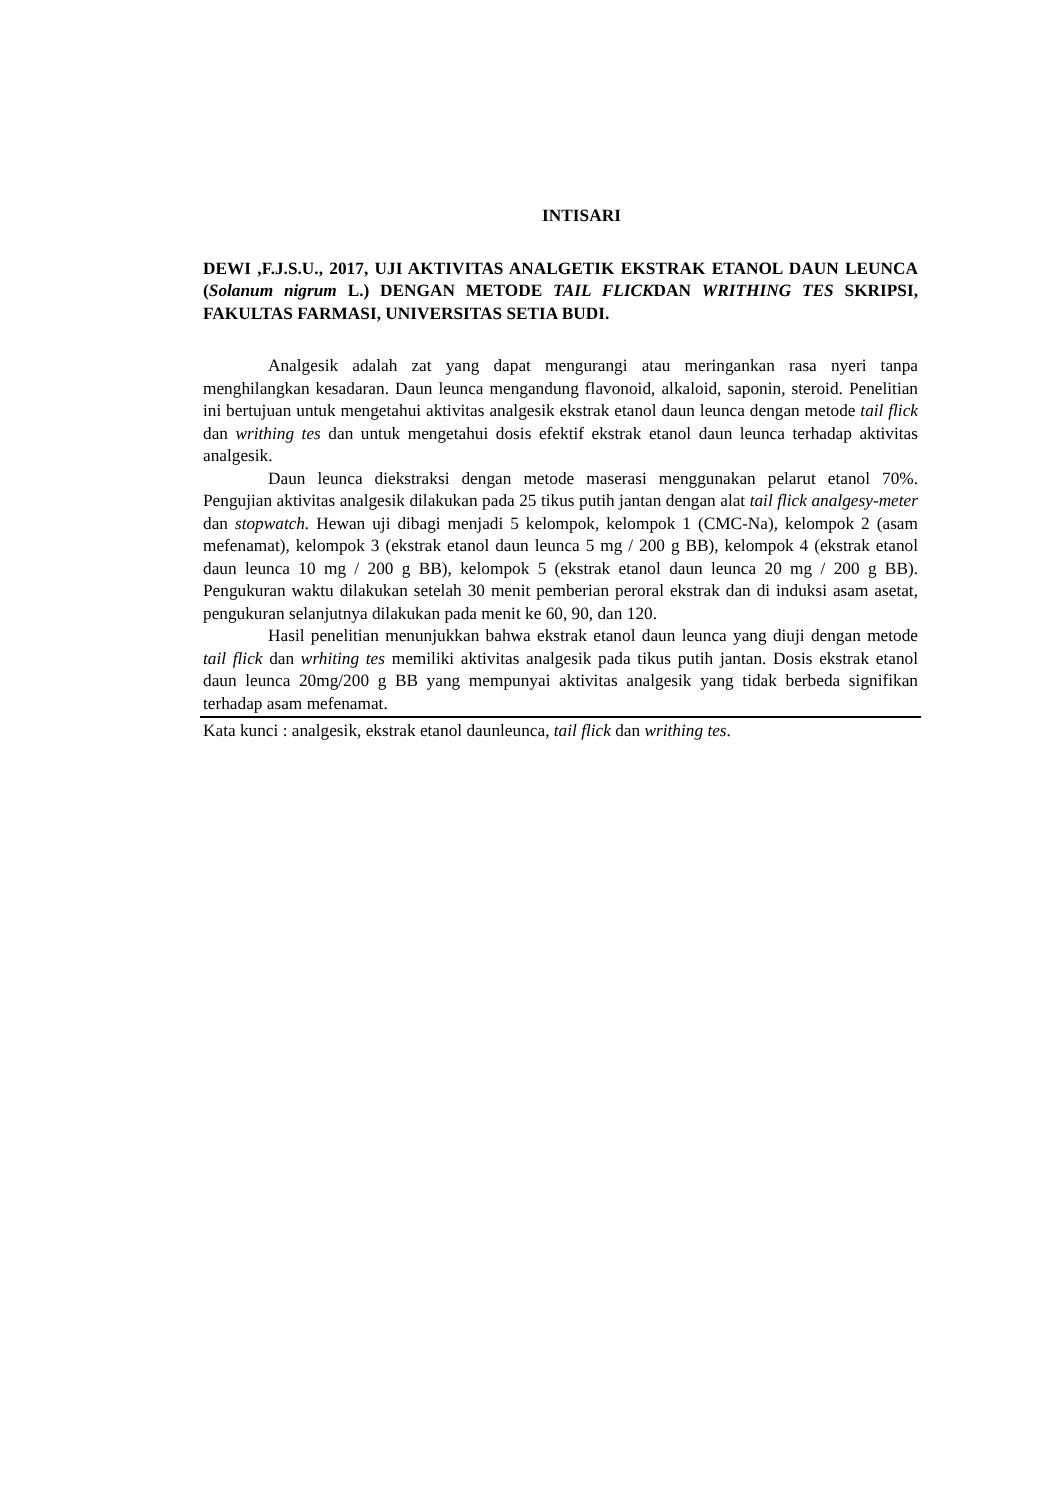INTISARI
DEWI ,F.J.S.U., 2017, UJI AKTIVITAS ANALGETIK EKSTRAK ETANOL DAUN LEUNCA (Solanum nigrum L.) DENGAN METODE TAIL FLICKDAN WRITHING TES SKRIPSI, FAKULTAS FARMASI, UNIVERSITAS SETIA BUDI.
Analgesik adalah zat yang dapat mengurangi atau meringankan rasa nyeri tanpa menghilangkan kesadaran. Daun leunca mengandung flavonoid, alkaloid, saponin, steroid. Penelitian ini bertujuan untuk mengetahui aktivitas analgesik ekstrak etanol daun leunca dengan metode tail flick dan writhing tes dan untuk mengetahui dosis efektif ekstrak etanol daun leunca terhadap aktivitas analgesik.
Daun leunca diekstraksi dengan metode maserasi menggunakan pelarut etanol 70%. Pengujian aktivitas analgesik dilakukan pada 25 tikus putih jantan dengan alat tail flick analgesy-meter dan stopwatch. Hewan uji dibagi menjadi 5 kelompok, kelompok 1 (CMC-Na), kelompok 2 (asam mefenamat), kelompok 3 (ekstrak etanol daun leunca 5 mg / 200 g BB), kelompok 4 (ekstrak etanol daun leunca 10 mg / 200 g BB), kelompok 5 (ekstrak etanol daun leunca 20 mg / 200 g BB). Pengukuran waktu dilakukan setelah 30 menit pemberian peroral ekstrak dan di induksi asam asetat, pengukuran selanjutnya dilakukan pada menit ke 60, 90, dan 120.
Hasil penelitian menunjukkan bahwa ekstrak etanol daun leunca yang diuji dengan metode tail flick dan wrhiting tes memiliki aktivitas analgesik pada tikus putih jantan. Dosis ekstrak etanol daun leunca 20mg/200 g BB yang mempunyai aktivitas analgesik yang tidak berbeda signifikan terhadap asam mefenamat.
Kata kunci : analgesik, ekstrak etanol daunleunca, tail flick dan writhing tes.